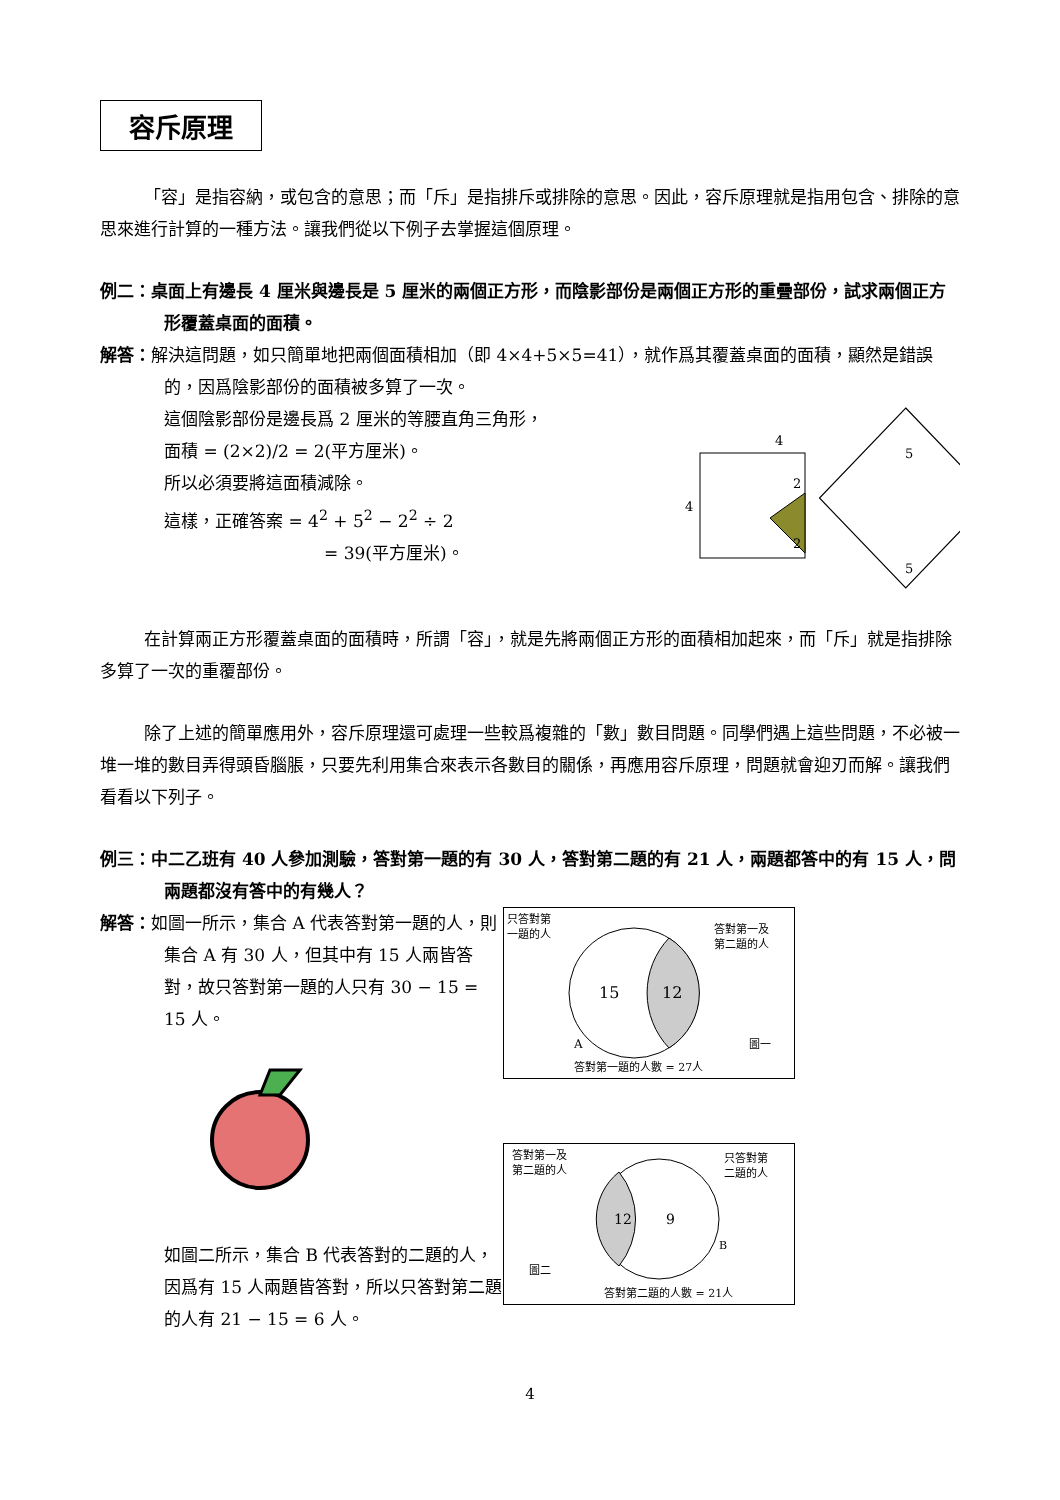容斥原理
「容」是指容納，或包含的意思；而「斥」是指排斥或排除的意思。因此，容斥原理就是指用包含、排除的意思來進行計算的一種方法。讓我們從以下例子去掌握這個原理。
例二：桌面上有邊長 4 厘米與邊長是 5 厘米的兩個正方形，而陰影部份是兩個正方形的重疊部份，試求兩個正方形覆蓋桌面的面積。
解答：解決這問題，如只簡單地把兩個面積相加（即 4×4+5×5=41），就作爲其覆蓋桌面的面積，顯然是錯誤的，因爲陰影部份的面積被多算了一次。
這個陰影部份是邊長爲 2 厘米的等腰直角三角形，
面積 = (2×2)/2 = 2(平方厘米)。
所以必須要將這面積減除。
這樣，正確答案 = 4<sup>2</sup> + 5<sup>2</sup> − 2<sup>2</sup> ÷ 2
= 39(平方厘米)。
4
4
2
2
5
5
在計算兩正方形覆蓋桌面的面積時，所謂「容」，就是先將兩個正方形的面積相加起來，而「斥」就是指排除多算了一次的重覆部份。
除了上述的簡單應用外，容斥原理還可處理一些較爲複雜的「數」數目問題。同學們遇上這些問題，不必被一堆一堆的數目弄得頭昏腦脹，只要先利用集合來表示各數目的關係，再應用容斥原理，問題就會迎刃而解。讓我們看看以下列子。
例三：中二乙班有 40 人參加測驗，答對第一題的有 30 人，答對第二題的有 21 人，兩題都答中的有 15 人，問兩題都沒有答中的有幾人？
解答：如圖一所示，集合 A 代表答對第一題的人，則集合 A 有 30 人，但其中有 15 人兩皆答對，故只答對第一題的人只有 30 − 15 = 15 人。
如圖二所示，集合 B 代表答對的二題的人，因爲有 15 人兩題皆答對，所以只答對第二題的人有 21 − 15 = 6 人。
只答對第
一題的人
答對第一及
第二題的人
15
12
A
圖一
答對第一題的人數 = 27人
答對第一及
第二題的人
只答對第
二題的人
12
9
B
圖二
答對第二題的人數 = 21人
4